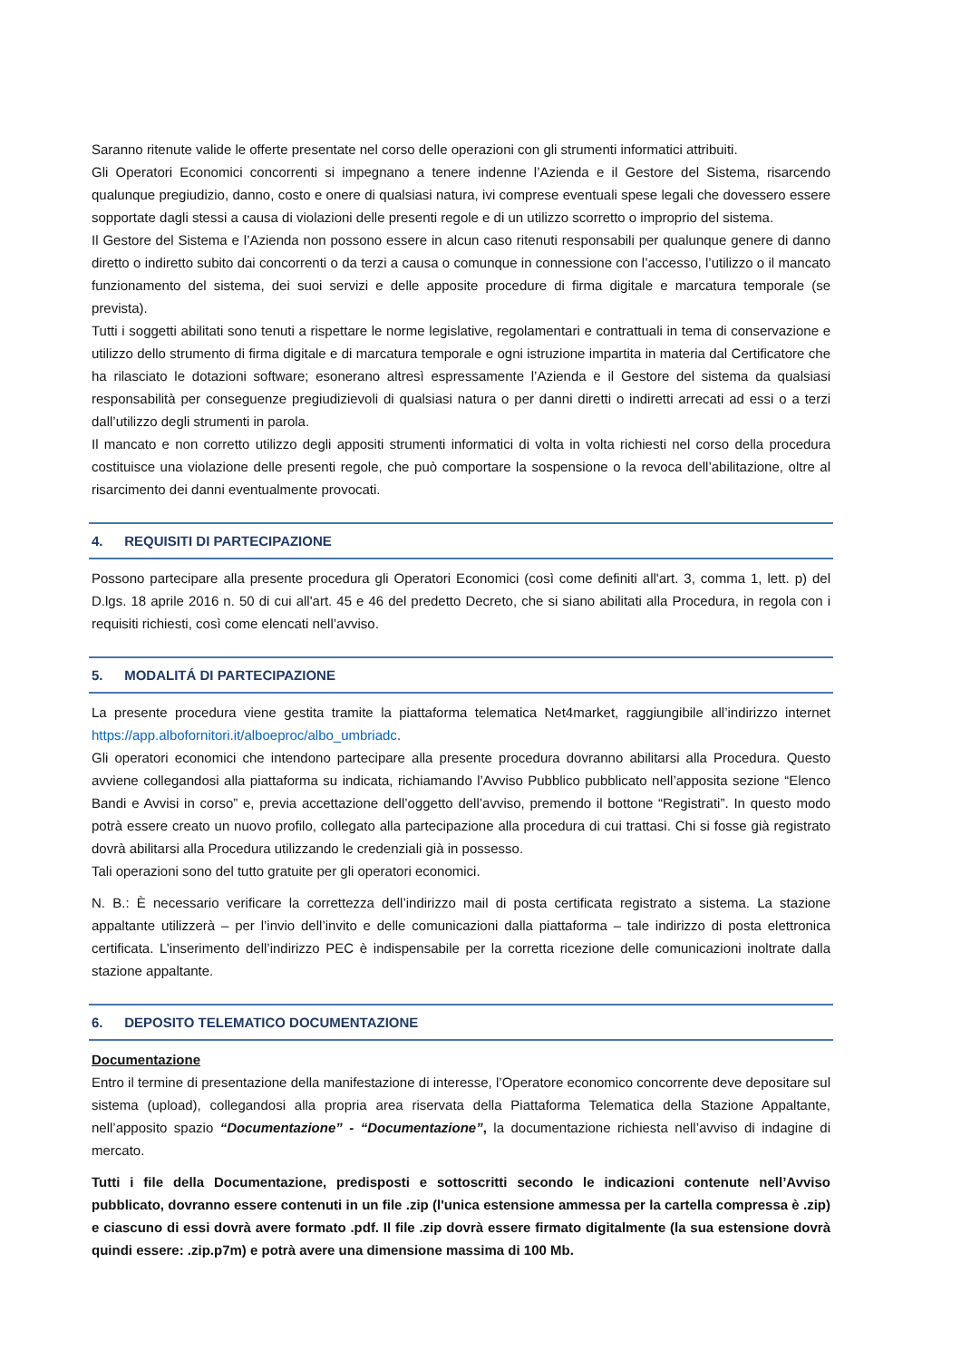Saranno ritenute valide le offerte presentate nel corso delle operazioni con gli strumenti informatici attribuiti.
Gli Operatori Economici concorrenti si impegnano a tenere indenne l’Azienda e il Gestore del Sistema, risarcendo qualunque pregiudizio, danno, costo e onere di qualsiasi natura, ivi comprese eventuali spese legali che dovessero essere sopportate dagli stessi a causa di violazioni delle presenti regole e di un utilizzo scorretto o improprio del sistema.
Il Gestore del Sistema e l’Azienda non possono essere in alcun caso ritenuti responsabili per qualunque genere di danno diretto o indiretto subito dai concorrenti o da terzi a causa o comunque in connessione con l’accesso, l’utilizzo o il mancato funzionamento del sistema, dei suoi servizi e delle apposite procedure di firma digitale e marcatura temporale (se prevista).
Tutti i soggetti abilitati sono tenuti a rispettare le norme legislative, regolamentari e contrattuali in tema di conservazione e utilizzo dello strumento di firma digitale e di marcatura temporale e ogni istruzione impartita in materia dal Certificatore che ha rilasciato le dotazioni software; esonerano altresì espressamente l’Azienda e il Gestore del sistema da qualsiasi responsabilità per conseguenze pregiudizievoli di qualsiasi natura o per danni diretti o indiretti arrecati ad essi o a terzi dall’utilizzo degli strumenti in parola.
Il mancato e non corretto utilizzo degli appositi strumenti informatici di volta in volta richiesti nel corso della procedura costituisce una violazione delle presenti regole, che può comportare la sospensione o la revoca dell’abilitazione, oltre al risarcimento dei danni eventualmente provocati.
4. REQUISITI DI PARTECIPAZIONE
Possono partecipare alla presente procedura gli Operatori Economici (così come definiti all'art. 3, comma 1, lett. p) del D.lgs. 18 aprile 2016 n. 50 di cui all'art. 45 e 46 del predetto Decreto, che si siano abilitati alla Procedura, in regola con i requisiti richiesti, così come elencati nell’avviso.
5. MODALITÁ DI PARTECIPAZIONE
La presente procedura viene gestita tramite la piattaforma telematica Net4market, raggiungibile all’indirizzo internet https://app.albofornitori.it/alboeproc/albo_umbriadc.
Gli operatori economici che intendono partecipare alla presente procedura dovranno abilitarsi alla Procedura. Questo avviene collegandosi alla piattaforma su indicata, richiamando l’Avviso Pubblico pubblicato nell’apposita sezione “Elenco Bandi e Avvisi in corso” e, previa accettazione dell’oggetto dell’avviso, premendo il bottone “Registrati”. In questo modo potrà essere creato un nuovo profilo, collegato alla partecipazione alla procedura di cui trattasi. Chi si fosse già registrato dovrà abilitarsi alla Procedura utilizzando le credenziali già in possesso.
Tali operazioni sono del tutto gratuite per gli operatori economici.
N. B.: È necessario verificare la correttezza dell’indirizzo mail di posta certificata registrato a sistema. La stazione appaltante utilizzerà – per l’invio dell’invito e delle comunicazioni dalla piattaforma – tale indirizzo di posta elettronica certificata. L’inserimento dell’indirizzo PEC è indispensabile per la corretta ricezione delle comunicazioni inoltrate dalla stazione appaltante.
6. DEPOSITO TELEMATICO DOCUMENTAZIONE
Documentazione
Entro il termine di presentazione della manifestazione di interesse, l’Operatore economico concorrente deve depositare sul sistema (upload), collegandosi alla propria area riservata della Piattaforma Telematica della Stazione Appaltante, nell’apposito spazio “Documentazione” - “Documentazione”, la documentazione richiesta nell’avviso di indagine di mercato.
Tutti i file della Documentazione, predisposti e sottoscritti secondo le indicazioni contenute nell’Avviso pubblicato, dovranno essere contenuti in un file .zip (l'unica estensione ammessa per la cartella compressa è .zip) e ciascuno di essi dovrà avere formato .pdf. Il file .zip dovrà essere firmato digitalmente (la sua estensione dovrà quindi essere: .zip.p7m) e potrà avere una dimensione massima di 100 Mb.